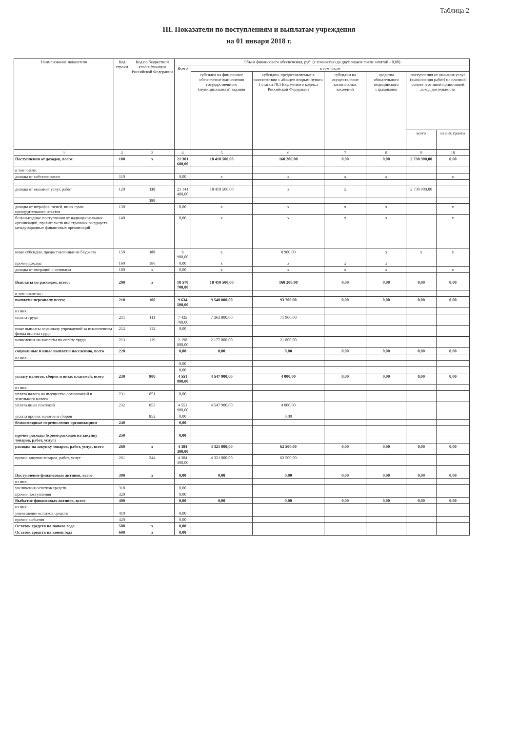Таблица 2
III. Показатели по поступлениям и выплатам учреждения
на 01 января 2018 г.
| Наименование показателя | Код строки | Код по бюджетной классификации Российской Федерации | Объем финансового обеспечения, руб. (с точностью до двух знаков после запятой - 0,00) | | | | | | |
| --- | --- | --- | --- | --- | --- | --- | --- | --- | --- |
| | | | Всего | в том числе | | | | | |
| | | | | субсидия на финансовое обеспечение выполнения государственного (муниципального) задания | субсидии, предоставляемые в соответствии с абзацем вторым пункта 1 статьи 78.1 Бюджетного кодекса Российской Федерации | субсидии на осуществление капитальных вложений | средства обязательного медицинского страхования | поступления от оказания услуг (выполнения работ) на платной основе и от иной приносящей доход деятельности | |
| | | | | | | | | всего | из них гранты |
| 1 | 2 | 3 | 4 | 5 | 6 | 7 | 8 | 9 | 10 |
| Поступления от доходов, всего: | 100 | x | 21 301 600,00 | 18 410 500,00 | 160 200,00 | 0,00 | 0,00 | 2 730 900,00 | 0,00 |
| в том числе: | | | | | | | | | |
| доходы от собственности | 110 | | 0,00 | x | x | x | x | | x |
| доходы от оказания услуг, работ | 120 | 130 | 21 141 400,00 | 18 410 500,00 | x | x | | 2 730 900,00 | |
| | | 180 | | | | | | | |
| доходы от штрафов, пеней, иных сумм принудительного изъятия | 130 | | 0,00 | x | x | x | x | | x |
| безвозмездные поступления от наднациональных организаций, правительств иностранных государств, международных финансовых организаций | 140 | | 0,00 | x | x | x | x | | x |
| иные субсидии, предоставленные из бюджета | 150 | 180 | 8 900,00 | x | 8 900,00 | | x | x | x |
| прочие доходы | 160 | 180 | 0,00 | x | x | x | x | | |
| доходы от операций с активами | 180 | x | 0,00 | x | x | x | x | | x |
| Выплаты по расходам, всего: | 200 | x | 18 570 700,00 | 18 410 500,00 | 160 200,00 | 0,00 | 0,00 | 0,00 | 0,00 |
| в том числе на : | | | | | | | | | |
| выплаты персоналу всего: | 210 | 100 | 9 634 500,00 | 9 540 800,00 | 93 700,00 | 0,00 | 0,00 | 0,00 | 0,00 |
| из них: | | | | | | | | | |
| оплата труда | 211 | 111 | 7 435 700,00 | 7 363 800,00 | 71 900,00 | | | | |
| иные выплаты персоналу учреждений за исключением фонда оплаты труда | 212 | 112 | 0,00 | | | | | | |
| начисления на выплаты по оплате труда | 213 | 119 | 2 198 800,00 | 2 177 000,00 | 21 800,00 | | | | |
| социальные и иные выплаты населению, всего | 220 | | 0,00 | 0,00 | 0,00 | 0,00 | 0,00 | 0,00 | 0,00 |
| из них: | | | | | | | | | |
| | | | 0,00 | | | | | | |
| | | | 0,00 | | | | | | |
| уплату налогов, сборов и иных платежей, всего | 230 | 800 | 4 551 900,00 | 4 547 900,00 | 4 000,00 | 0,00 | 0,00 | 0,00 | 0,00 |
| из них: | | | | | | | | | |
| уплата налога на имущество организаций и земельного налога | 231 | 851 | 0,00 | | | | | | |
| уплата иных платежей | 232 | 853 | 4 551 900,00 | 4 547 900,00 | 4 000,00 | | | | |
| уплата прочих налогов и сборов | | 852 | 0,00 | | 0,00 | | | | |
| безвозмездные перечисления организациям | 240 | | 0,00 | | | | | | |
| прочие расходы (кроме расходов на закупку товаров, работ, услуг) | 250 | | 0,00 | | | | | | |
| расходы на закупку товаров, работ, услуг, всего | 260 | x | 4 384 300,00 | 4 321 800,00 | 62 500,00 | 0,00 | 0,00 | 0,00 | 0,00 |
| прочие закупки товаров, работ, услуг | 261 | 244 | 4 384 300,00 | 4 321 800,00 | 62 500,00 | | | | |
| Поступление финансовых активов, всего: | 300 | x | 0,00 | 0,00 | 0,00 | 0,00 | 0,00 | 0,00 | 0,00 |
| из них: | | | | | | | | | |
| увеличения остатков средств | 310 | | 0,00 | | | | | | |
| прочие поступления | 320 | | 0,00 | | | | | | |
| Выбытие финансовых активов, всего | 400 | | 0,00 | 0,00 | 0,00 | 0,00 | 0,00 | 0,00 | 0,00 |
| из них: | | | | | | | | | |
| уменьшение остатков средств | 410 | | 0,00 | | | | | | |
| прочие выбытия | 420 | | 0,00 | | | | | | |
| Остаток средств на начало года | 500 | x | 0,00 | | | | | | |
| Остаток средств на конец года | 600 | x | 0,00 | | | | | | |